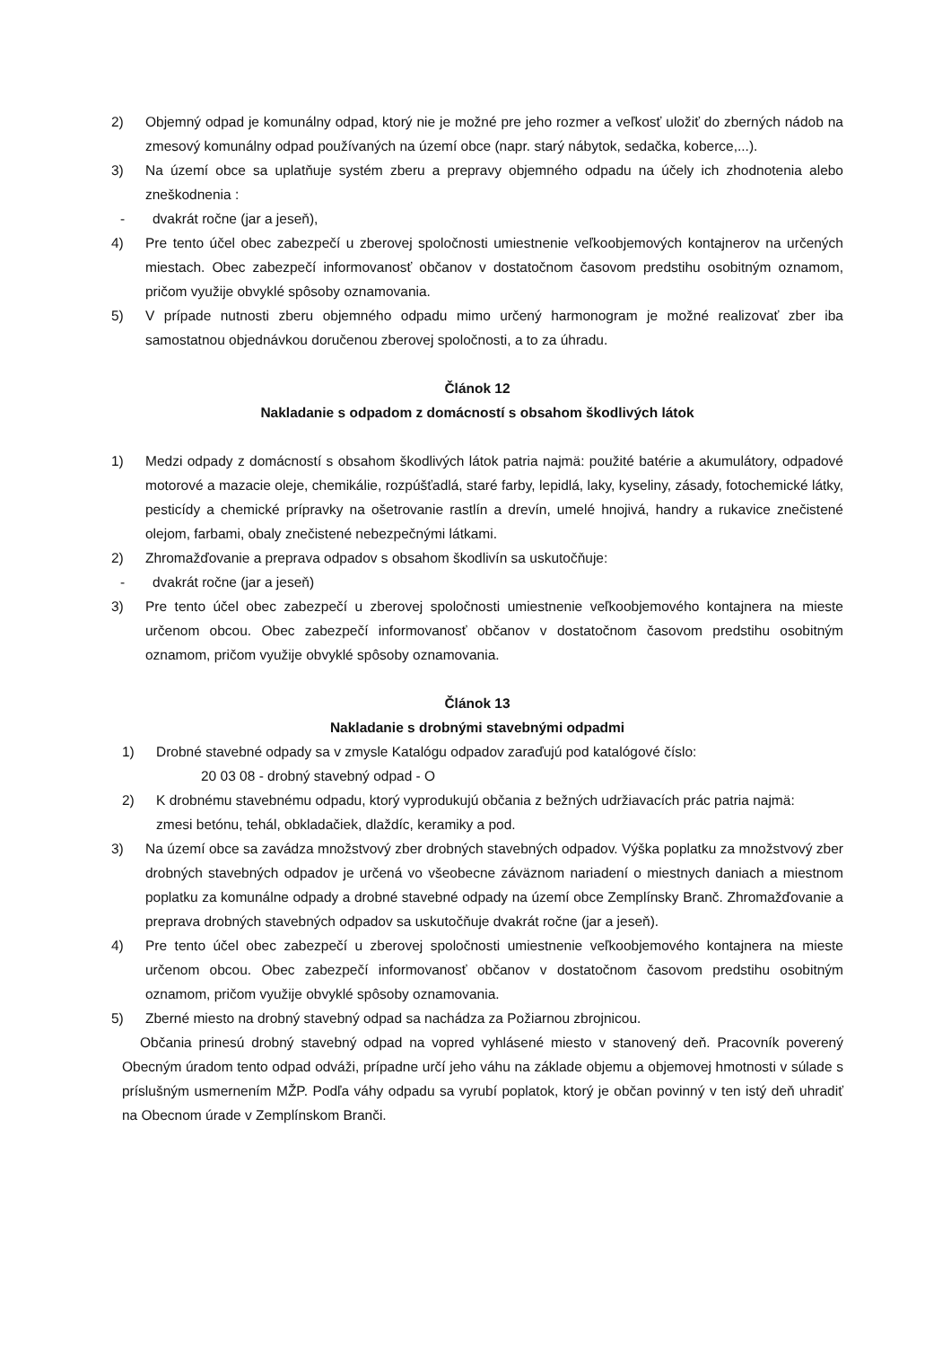2) Objemný odpad je komunálny odpad, ktorý nie je možné pre jeho rozmer a veľkosť uložiť do zberných nádob na zmesový komunálny odpad používaných na území obce (napr. starý nábytok, sedačka, koberce,...).
3) Na území obce sa uplatňuje systém zberu a prepravy objemného odpadu na účely ich zhodnotenia alebo zneškodnenia :
- dvakrát ročne (jar a jeseň),
4) Pre tento účel obec zabezpečí u zberovej spoločnosti umiestnenie veľkoobjemových kontajnerov na určených miestach. Obec zabezpečí informovanosť občanov v dostatočnom časovom predstihu osobitným oznamom, pričom využije obvyklé spôsoby oznamovania.
5) V prípade nutnosti zberu objemného odpadu mimo určený harmonogram je možné realizovať zber iba samostatnou objednávkou doručenou zberovej spoločnosti, a to za úhradu.
Článok 12
Nakladanie s odpadom z domácností s obsahom škodlivých látok
1) Medzi odpady z domácností s obsahom škodlivých látok patria najmä: použité batérie a akumulátory, odpadové motorové a mazacie oleje, chemikálie, rozpúšťadlá, staré farby, lepidlá, laky, kyseliny, zásady, fotochemické látky, pesticídy a chemické prípravky na ošetrovanie rastlín a drevín, umelé hnojivá, handry a rukavice znečistené olejom, farbami, obaly znečistené nebezpečnými látkami.
2) Zhromažďovanie a preprava odpadov s obsahom škodlivín sa uskutočňuje:
- dvakrát ročne (jar a jeseň)
3) Pre tento účel obec zabezpečí u zberovej spoločnosti umiestnenie veľkoobjemového kontajnera na mieste určenom obcou. Obec zabezpečí informovanosť občanov v dostatočnom časovom predstihu osobitným oznamom, pričom využije obvyklé spôsoby oznamovania.
Článok 13
Nakladanie s drobnými stavebnými odpadmi
1) Drobné stavebné odpady sa v zmysle Katalógu odpadov zaraďujú pod katalógové číslo:
20 03 08 - drobný stavebný odpad - O
2) K drobnému stavebnému odpadu, ktorý vyprodukujú občania z bežných udržiavacích prác patria najmä: zmesi betónu, tehál, obkladačiek, dlaždíc, keramiky a pod.
3) Na území obce sa zavádza množstvový zber drobných stavebných odpadov. Výška poplatku za množstvový zber drobných stavebných odpadov je určená vo všeobecne záväznom nariadení o miestnych daniach a miestnom poplatku za komunálne odpady a drobné stavebné odpady na území obce Zemplínsky Branč. Zhromažďovanie a preprava drobných stavebných odpadov sa uskutočňuje dvakrát ročne (jar a jeseň).
4) Pre tento účel obec zabezpečí u zberovej spoločnosti umiestnenie veľkoobjemového kontajnera na mieste určenom obcou. Obec zabezpečí informovanosť občanov v dostatočnom časovom predstihu osobitným oznamom, pričom využije obvyklé spôsoby oznamovania.
5) Zberné miesto na drobný stavebný odpad sa nachádza za Požiarnou zbrojnicou.
Občania prinesú drobný stavebný odpad na vopred vyhlásené miesto v stanovený deň. Pracovník poverený Obecným úradom tento odpad odváži, prípadne určí jeho váhu na základe objemu a objemovej hmotnosti v súlade s príslušným usmernením MŽP. Podľa váhy odpadu sa vyrubí poplatok, ktorý je občan povinný v ten istý deň uhradiť na Obecnom úrade v Zemplínskom Branči.